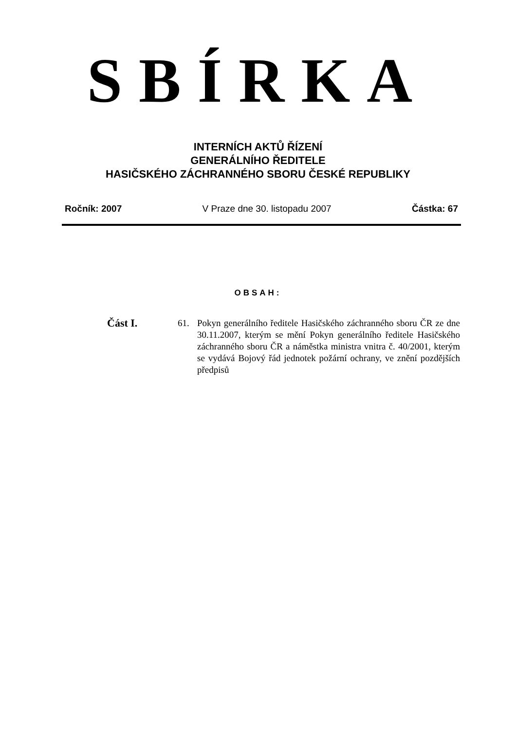SBÍRKA
INTERNÍCH AKTŮ ŘÍZENÍ
GENERÁLNÍHO ŘEDITELE
HASIČSKÉHO ZÁCHRANNÉHO SBORU ČESKÉ REPUBLIKY
Ročník: 2007 V Praze dne 30. listopadu 2007 Částka: 67
OBSAH:
Část I.
61. Pokyn generálního ředitele Hasičského záchranného sboru ČR ze dne 30.11.2007, kterým se mění Pokyn generálního ředitele Hasičského záchranného sboru ČR a náměstka ministra vnitra č. 40/2001, kterým se vydává Bojový řád jednotek požární ochrany, ve znění pozdějších předpisů